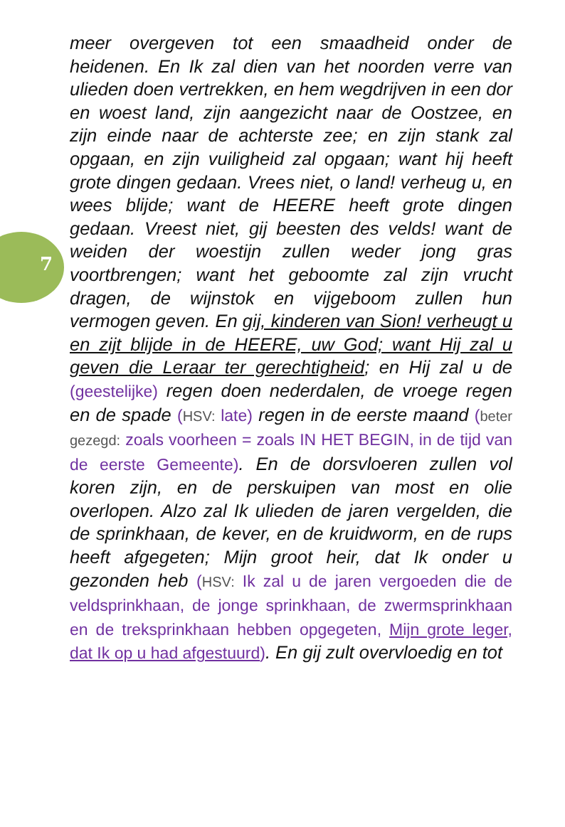7
meer overgeven tot een smaadheid onder de heidenen. En Ik zal dien van het noorden verre van ulieden doen vertrekken, en hem wegdrijven in een dor en woest land, zijn aangezicht naar de Oostzee, en zijn einde naar de achterste zee; en zijn stank zal opgaan, en zijn vuiligheid zal opgaan; want hij heeft grote dingen gedaan. Vrees niet, o land! verheug u, en wees blijde; want de HEERE heeft grote dingen gedaan. Vreest niet, gij beesten des velds! want de weiden der woestijn zullen weder jong gras voortbrengen; want het geboomte zal zijn vrucht dragen, de wijnstok en vijgeboom zullen hun vermogen geven. En gij, kinderen van Sion! verheugt u en zijt blijde in de HEERE, uw God; want Hij zal u geven die Leraar ter gerechtigheid; en Hij zal u de (geestelijke) regen doen nederdalen, de vroege regen en de spade (HSV: late) regen in de eerste maand (beter gezegd: zoals voorheen = zoals IN HET BEGIN, in de tijd van de eerste Gemeente). En de dorsvloeren zullen vol koren zijn, en de perskuipen van most en olie overlopen. Alzo zal Ik ulieden de jaren vergelden, die de sprinkhaan, de kever, en de kruidworm, en de rups heeft afgegeten; Mijn groot heir, dat Ik onder u gezonden heb (HSV: Ik zal u de jaren vergoeden die de veldsprinkhaan, de jonge sprinkhaan, de zwermsprinkhaan en de treksprinkhaan hebben opgegeten, Mijn grote leger, dat Ik op u had afgestuurd). En gij zult overvloedig en tot